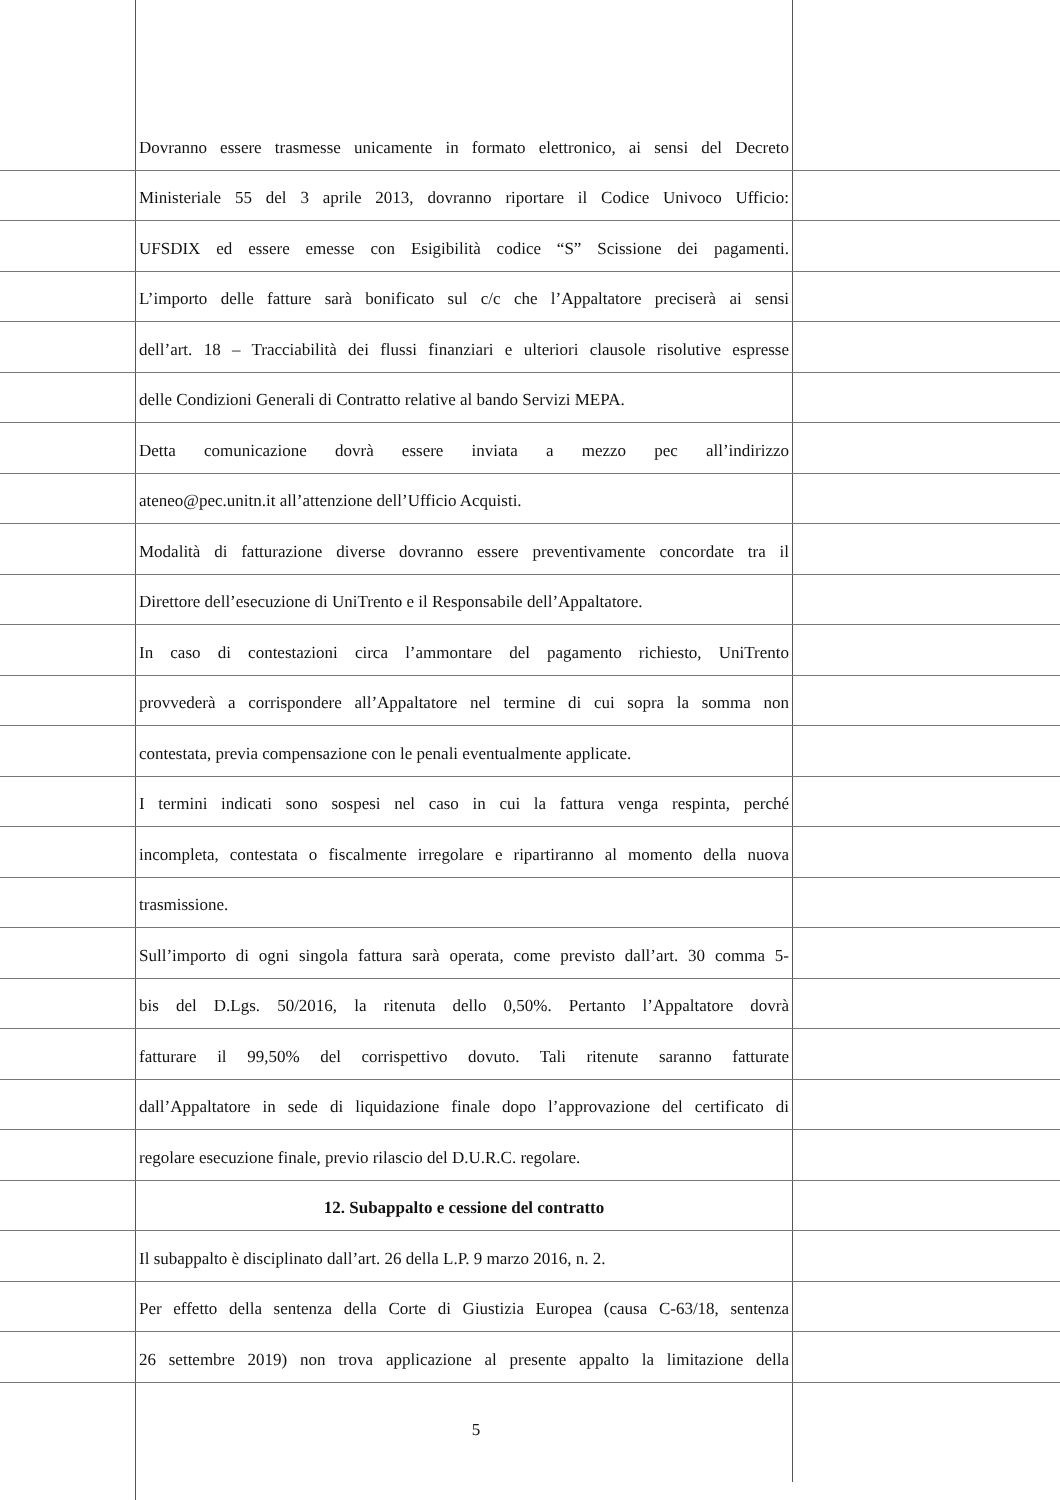Dovranno essere trasmesse unicamente in formato elettronico, ai sensi del Decreto
Ministeriale 55 del 3 aprile 2013, dovranno riportare il Codice Univoco Ufficio:
UFSDIX ed essere emesse con Esigibilità codice “S” Scissione dei pagamenti.
L’importo delle fatture sarà bonificato sul c/c che l’Appaltatore preciserà ai sensi
dell’art. 18 – Tracciabilità dei flussi finanziari e ulteriori clausole risolutive espresse
delle Condizioni Generali di Contratto relative al bando Servizi MEPA.
Detta comunicazione dovrà essere inviata a mezzo pec all’indirizzo
ateneo@pec.unitn.it all’attenzione dell’Ufficio Acquisti.
Modalità di fatturazione diverse dovranno essere preventivamente concordate tra il
Direttore dell’esecuzione di UniTrento e il Responsabile dell’Appaltatore.
In caso di contestazioni circa l’ammontare del pagamento richiesto, UniTrento
provvederà a corrispondere all’Appaltatore nel termine di cui sopra la somma non
contestata, previa compensazione con le penali eventualmente applicate.
I termini indicati sono sospesi nel caso in cui la fattura venga respinta, perché
incompleta, contestata o fiscalmente irregolare e ripartiranno al momento della nuova
trasmissione.
Sull’importo di ogni singola fattura sarà operata, come previsto dall’art. 30 comma 5-
bis del D.Lgs. 50/2016, la ritenuta dello 0,50%. Pertanto l’Appaltatore dovrà
fatturare il 99,50% del corrispettivo dovuto. Tali ritenute saranno fatturate
dall’Appaltatore in sede di liquidazione finale dopo l’approvazione del certificato di
regolare esecuzione finale, previo rilascio del D.U.R.C. regolare.
12. Subappalto e cessione del contratto
Il subappalto è disciplinato dall’art. 26 della L.P. 9 marzo 2016, n. 2.
Per effetto della sentenza della Corte di Giustizia Europea (causa C-63/18, sentenza
26 settembre 2019) non trova applicazione al presente appalto la limitazione della
5